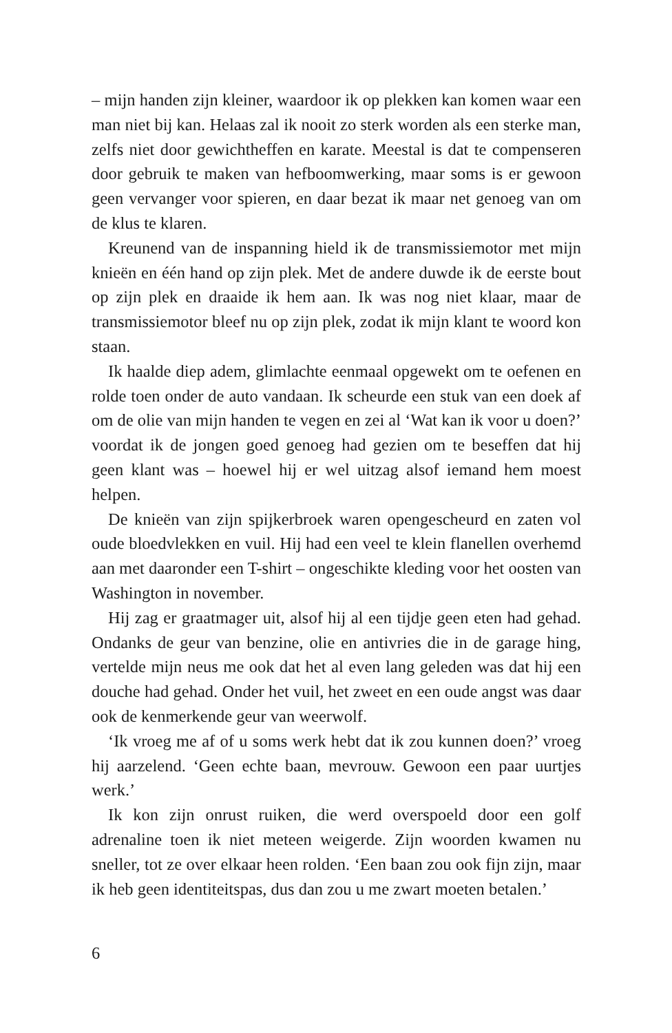– mijn handen zijn kleiner, waardoor ik op plekken kan komen waar een man niet bij kan. Helaas zal ik nooit zo sterk worden als een sterke man, zelfs niet door gewichtheffen en karate. Meestal is dat te compenseren door gebruik te maken van hefboomwerking, maar soms is er gewoon geen vervanger voor spieren, en daar bezat ik maar net genoeg van om de klus te klaren.
Kreunend van de inspanning hield ik de transmissiemotor met mijn knieën en één hand op zijn plek. Met de andere duwde ik de eerste bout op zijn plek en draaide ik hem aan. Ik was nog niet klaar, maar de transmissiemotor bleef nu op zijn plek, zodat ik mijn klant te woord kon staan.
Ik haalde diep adem, glimlachte eenmaal opgewekt om te oefenen en rolde toen onder de auto vandaan. Ik scheurde een stuk van een doek af om de olie van mijn handen te vegen en zei al ‘Wat kan ik voor u doen?’ voordat ik de jongen goed genoeg had gezien om te beseffen dat hij geen klant was – hoewel hij er wel uitzag alsof iemand hem moest helpen.
De knieën van zijn spijkerbroek waren opengescheurd en zaten vol oude bloedvlekken en vuil. Hij had een veel te klein flanellen overhemd aan met daaronder een T-shirt – ongeschikte kleding voor het oosten van Washington in november.
Hij zag er graatmager uit, alsof hij al een tijdje geen eten had gehad. Ondanks de geur van benzine, olie en antivries die in de garage hing, vertelde mijn neus me ook dat het al even lang geleden was dat hij een douche had gehad. Onder het vuil, het zweet en een oude angst was daar ook de kenmerkende geur van weerwolf.
‘Ik vroeg me af of u soms werk hebt dat ik zou kunnen doen?’ vroeg hij aarzelend. ‘Geen echte baan, mevrouw. Gewoon een paar uurtjes werk.’
Ik kon zijn onrust ruiken, die werd overspoeld door een golf adrenaline toen ik niet meteen weigerde. Zijn woorden kwamen nu sneller, tot ze over elkaar heen rolden. ‘Een baan zou ook fijn zijn, maar ik heb geen identiteitspas, dus dan zou u me zwart moeten betalen.’
6